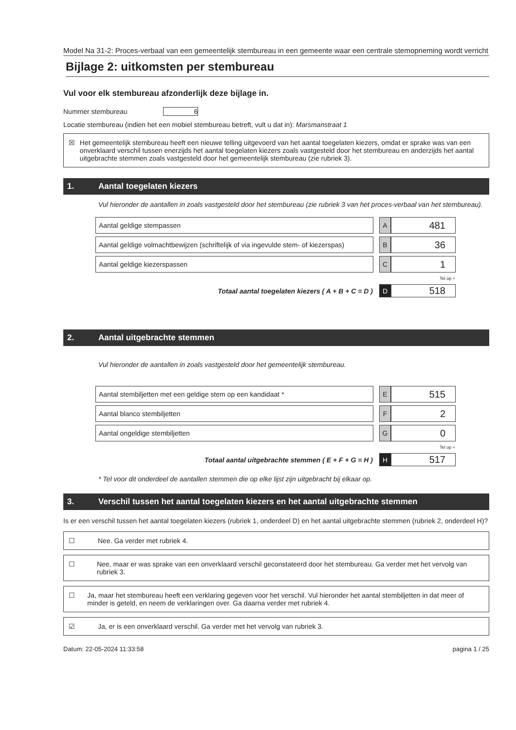Model Na 31-2: Proces-verbaal van een gemeentelijk stembureau in een gemeente waar een centrale stemopneming wordt verricht
Bijlage 2: uitkomsten per stembureau
Vul voor elk stembureau afzonderlijk deze bijlage in.
Nummer stembureau 6
Locatie stembureau (indien het een mobiel stembureau betreft, vult u dat in): Marsmanstraat 1
☒ Het gemeentelijk stembureau heeft een nieuwe telling uitgevoerd van het aantal toegelaten kiezers, omdat er sprake was van een onverklaard verschil tussen enerzijds het aantal toegelaten kiezers zoals vastgesteld door het stembureau en anderzijds het aantal uitgebrachte stemmen zoals vastgesteld door het gemeentelijk stembureau (zie rubriek 3).
1. Aantal toegelaten kiezers
Vul hieronder de aantallen in zoals vastgesteld door het stembureau (zie rubriek 3 van het proces-verbaal van het stembureau).
| Aantal geldige stempassen | | A | 481 |
| Aantal geldige volmachtbewijzen (schriftelijk of via ingevulde stem- of kiezerspas) | | B | 36 |
| Aantal geldige kiezerspassen | | C | 1 |
| | | Tel op + | |
| Totaal aantal toegelaten kiezers ( A + B + C = D ) | | D | 518 |
2. Aantal uitgebrachte stemmen
Vul hieronder de aantallen in zoals vastgesteld door het gemeentelijk stembureau.
| Aantal stembiljetten met een geldige stem op een kandidaat * | | E | 515 |
| Aantal blanco stembiljetten | | F | 2 |
| Aantal ongeldige stembiljetten | | G | 0 |
| | | Tel op + | |
| Totaal aantal uitgebrachte stemmen ( E + F + G = H ) | | H | 517 |
* Tel voor dit onderdeel de aantallen stemmen die op elke lijst zijn uitgebracht bij elkaar op.
3. Verschil tussen het aantal toegelaten kiezers en het aantal uitgebrachte stemmen
Is er een verschil tussen het aantal toegelaten kiezers (rubriek 1, onderdeel D) en het aantal uitgebrachte stemmen (rubriek 2, onderdeel H)?
☐ Nee. Ga verder met rubriek 4.
☐ Nee, maar er was sprake van een onverklaard verschil geconstateerd door het stembureau. Ga verder met het vervolg van rubriek 3.
☐ Ja, maar het stembureau heeft een verklaring gegeven voor het verschil. Vul hieronder het aantal stembiljetten in dat meer of minder is geteld, en neem de verklaringen over. Ga daarna verder met rubriek 4.
☑ Ja, er is een onverklaard verschil. Ga verder met het vervolg van rubriek 3.
Datum: 22-05-2024 11:33:58 pagina 1 / 25